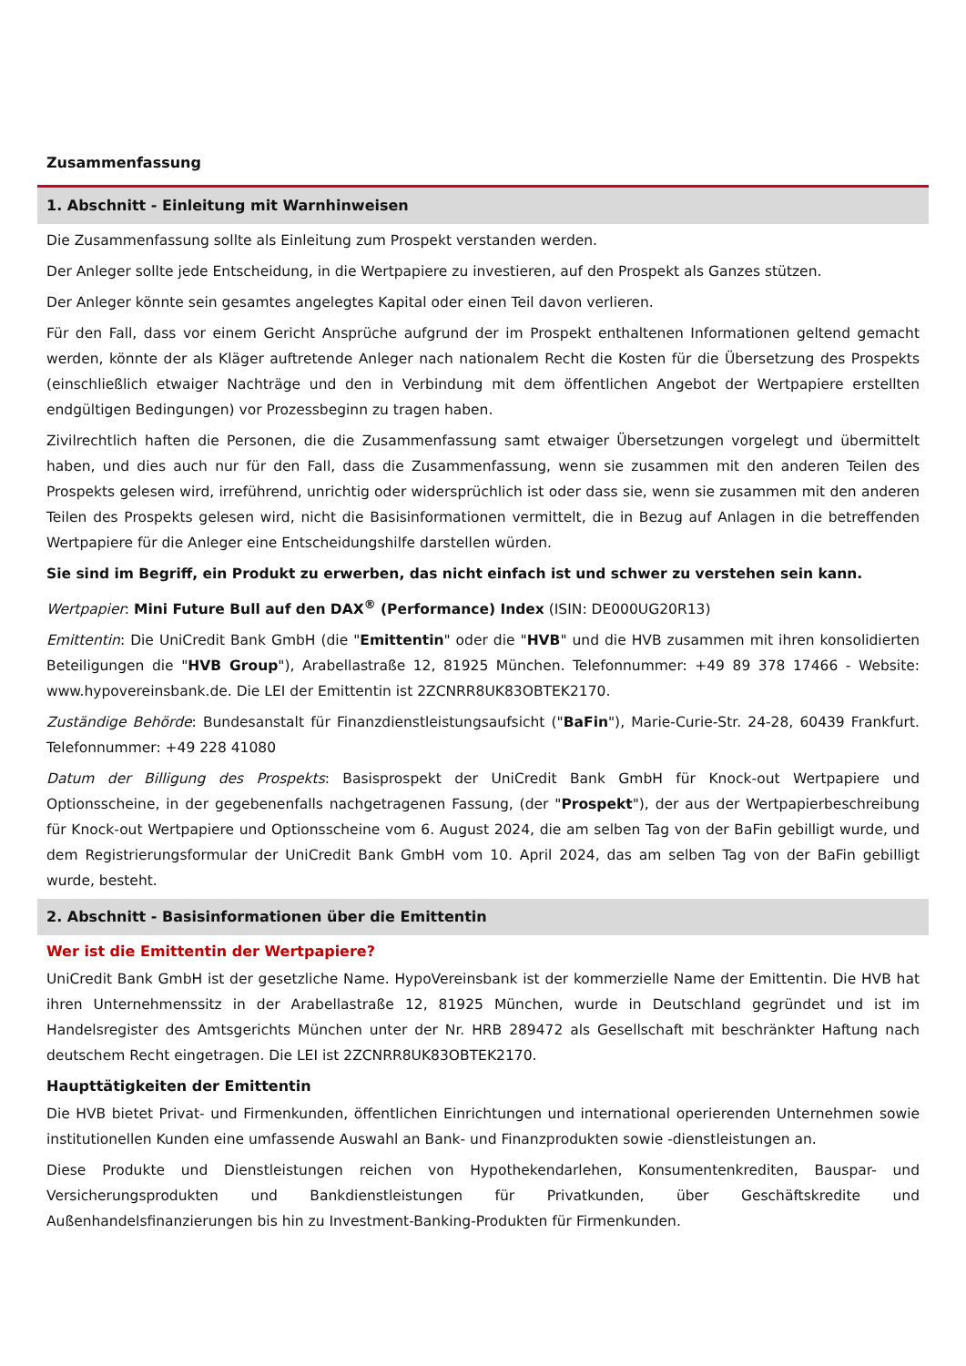Zusammenfassung
1. Abschnitt - Einleitung mit Warnhinweisen
Die Zusammenfassung sollte als Einleitung zum Prospekt verstanden werden.
Der Anleger sollte jede Entscheidung, in die Wertpapiere zu investieren, auf den Prospekt als Ganzes stützen.
Der Anleger könnte sein gesamtes angelegtes Kapital oder einen Teil davon verlieren.
Für den Fall, dass vor einem Gericht Ansprüche aufgrund der im Prospekt enthaltenen Informationen geltend gemacht werden, könnte der als Kläger auftretende Anleger nach nationalem Recht die Kosten für die Übersetzung des Prospekts (einschließlich etwaiger Nachträge und den in Verbindung mit dem öffentlichen Angebot der Wertpapiere erstellten endgültigen Bedingungen) vor Prozessbeginn zu tragen haben.
Zivilrechtlich haften die Personen, die die Zusammenfassung samt etwaiger Übersetzungen vorgelegt und übermittelt haben, und dies auch nur für den Fall, dass die Zusammenfassung, wenn sie zusammen mit den anderen Teilen des Prospekts gelesen wird, irreführend, unrichtig oder widersprüchlich ist oder dass sie, wenn sie zusammen mit den anderen Teilen des Prospekts gelesen wird, nicht die Basisinformationen vermittelt, die in Bezug auf Anlagen in die betreffenden Wertpapiere für die Anleger eine Entscheidungshilfe darstellen würden.
Sie sind im Begriff, ein Produkt zu erwerben, das nicht einfach ist und schwer zu verstehen sein kann.
Wertpapier: Mini Future Bull auf den DAX<sup>®</sup> (Performance) Index (ISIN: DE000UG20R13)
Emittentin: Die UniCredit Bank GmbH (die "Emittentin" oder die "HVB" und die HVB zusammen mit ihren konsolidierten Beteiligungen die "HVB Group"), Arabellastraße 12, 81925 München. Telefonnummer: +49 89 378 17466 - Website: www.hypovereinsbank.de. Die LEI der Emittentin ist 2ZCNRR8UK83OBTEK2170.
Zuständige Behörde: Bundesanstalt für Finanzdienstleistungsaufsicht ("BaFin"), Marie-Curie-Str. 24-28, 60439 Frankfurt. Telefonnummer: +49 228 41080
Datum der Billigung des Prospekts: Basisprospekt der UniCredit Bank GmbH für Knock-out Wertpapiere und Optionsscheine, in der gegebenenfalls nachgetragenen Fassung, (der "Prospekt"), der aus der Wertpapierbeschreibung für Knock-out Wertpapiere und Optionsscheine vom 6. August 2024, die am selben Tag von der BaFin gebilligt wurde, und dem Registrierungsformular der UniCredit Bank GmbH vom 10. April 2024, das am selben Tag von der BaFin gebilligt wurde, besteht.
2. Abschnitt - Basisinformationen über die Emittentin
Wer ist die Emittentin der Wertpapiere?
UniCredit Bank GmbH ist der gesetzliche Name. HypoVereinsbank ist der kommerzielle Name der Emittentin. Die HVB hat ihren Unternehmenssitz in der Arabellastraße 12, 81925 München, wurde in Deutschland gegründet und ist im Handelsregister des Amtsgerichts München unter der Nr. HRB 289472 als Gesellschaft mit beschränkter Haftung nach deutschem Recht eingetragen. Die LEI ist 2ZCNRR8UK83OBTEK2170.
Haupttätigkeiten der Emittentin
Die HVB bietet Privat- und Firmenkunden, öffentlichen Einrichtungen und international operierenden Unternehmen sowie institutionellen Kunden eine umfassende Auswahl an Bank- und Finanzprodukten sowie -dienstleistungen an.
Diese Produkte und Dienstleistungen reichen von Hypothekendarlehen, Konsumentenkrediten, Bauspar- und Versicherungsprodukten und Bankdienstleistungen für Privatkunden, über Geschäftskredite und Außenhandelsfinanzierungen bis hin zu Investment-Banking-Produkten für Firmenkunden.